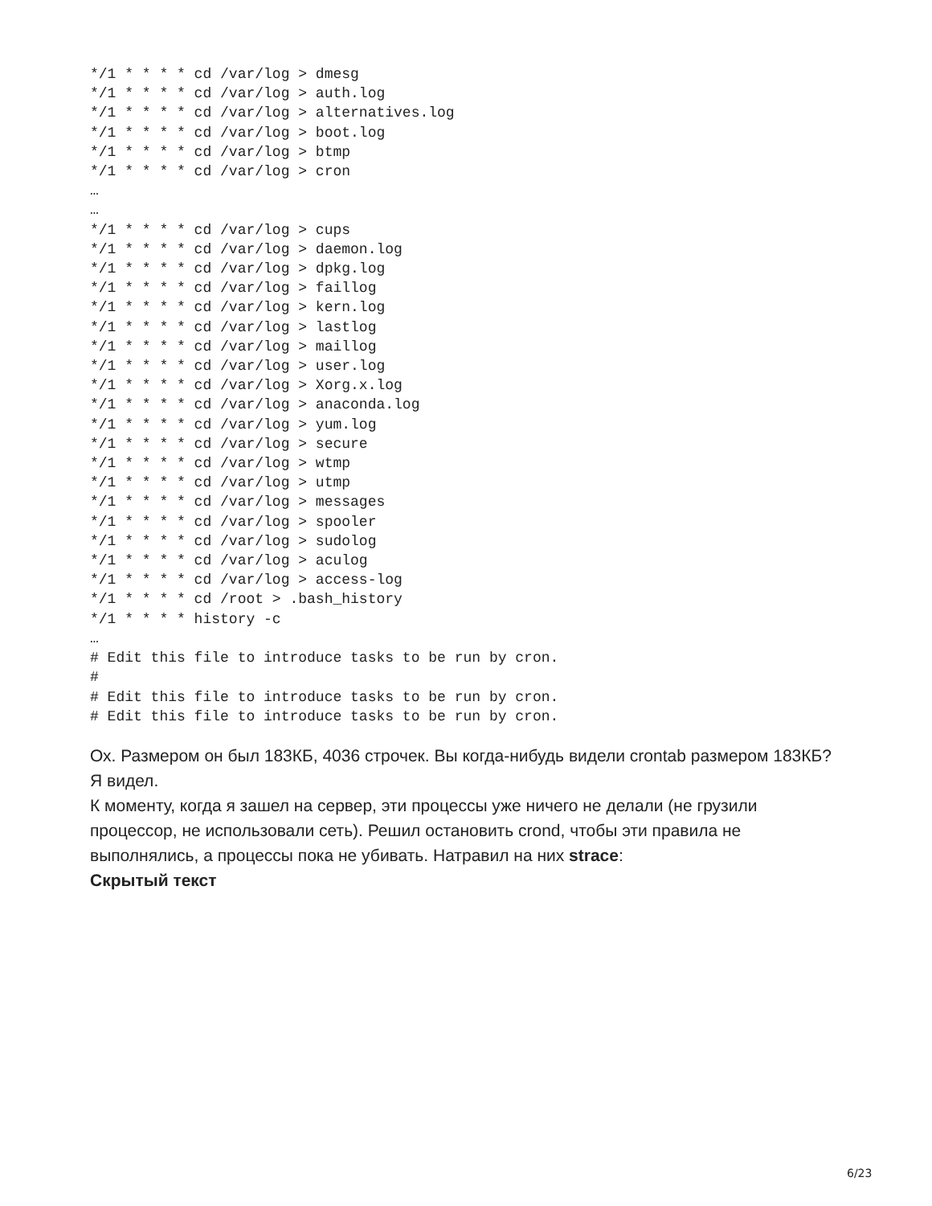*/1 * * * * cd /var/log > dmesg
*/1 * * * * cd /var/log > auth.log
*/1 * * * * cd /var/log > alternatives.log
*/1 * * * * cd /var/log > boot.log
*/1 * * * * cd /var/log > btmp
*/1 * * * * cd /var/log > cron
…
…
*/1 * * * * cd /var/log > cups
*/1 * * * * cd /var/log > daemon.log
*/1 * * * * cd /var/log > dpkg.log
*/1 * * * * cd /var/log > faillog
*/1 * * * * cd /var/log > kern.log
*/1 * * * * cd /var/log > lastlog
*/1 * * * * cd /var/log > maillog
*/1 * * * * cd /var/log > user.log
*/1 * * * * cd /var/log > Xorg.x.log
*/1 * * * * cd /var/log > anaconda.log
*/1 * * * * cd /var/log > yum.log
*/1 * * * * cd /var/log > secure
*/1 * * * * cd /var/log > wtmp
*/1 * * * * cd /var/log > utmp
*/1 * * * * cd /var/log > messages
*/1 * * * * cd /var/log > spooler
*/1 * * * * cd /var/log > sudolog
*/1 * * * * cd /var/log > aculog
*/1 * * * * cd /var/log > access-log
*/1 * * * * cd /root > .bash_history
*/1 * * * * history -c
…
# Edit this file to introduce tasks to be run by cron.
#
# Edit this file to introduce tasks to be run by cron.
# Edit this file to introduce tasks to be run by cron.
Ох. Размером он был 183КБ, 4036 строчек. Вы когда-нибудь видели crontab размером 183КБ? Я видел.
К моменту, когда я зашел на сервер, эти процессы уже ничего не делали (не грузили процессор, не использовали сеть). Решил остановить crond, чтобы эти правила не выполнялись, а процессы пока не убивать. Натравил на них strace:
Скрытый текст
6/23